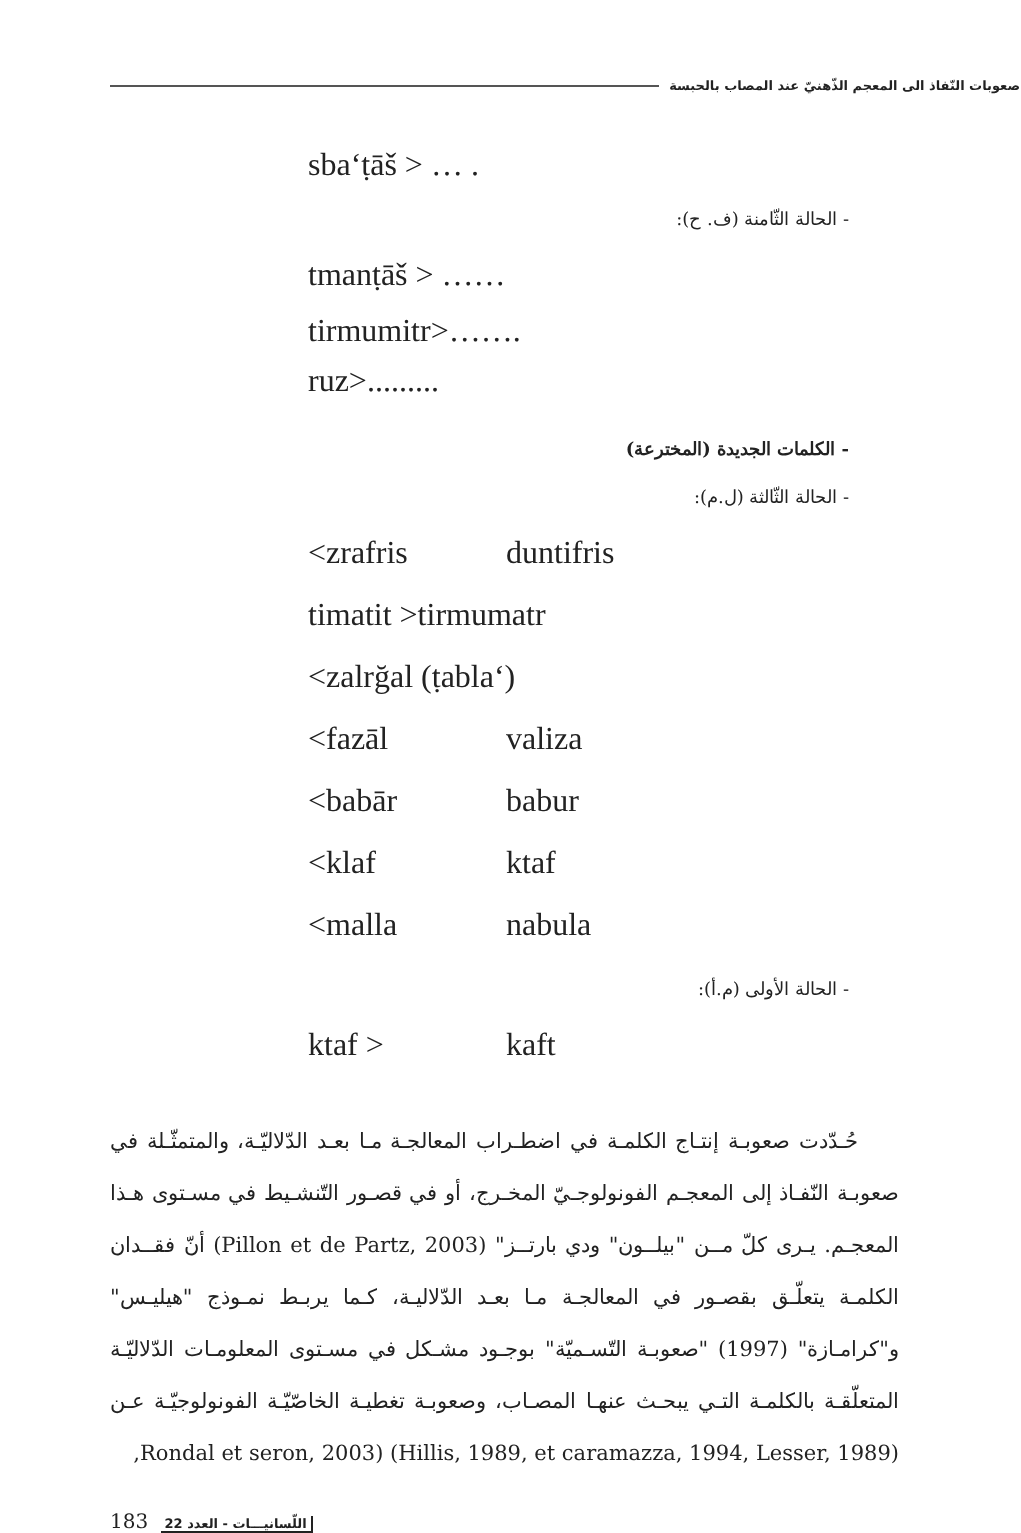صعوبات النّفاذ الى المعجم الذّهنيّ عند المصاب بالحبسة
sba‘ṭāš > … .
- الحالة الثّامنة (ف. ح):
tmanṭāš > ……
tirmumitr>…….
ruz>.........
- الكلمات الجديدة (المخترعة)
- الحالة الثّالثة (ل.م):
<zrafris duntifris
timatit >tirmumatr
<zalrğal (ṭabla‘)
<fazāl valiza
<babār babur
<klaf ktaf
<malla nabula
- الحالة الأولى (م.أ):
ktaf > kaft
حُـدّدت صعوبـة إنتـاج الكلمـة في اضطـراب المعالجـة مـا بعـد الدّلاليّـة، والمتمثّـلة في صعوبـة النّفـاذ إلى المعجـم الفونولوجـيّ المخـرج، أو في قصـور التّنشـيط في مسـتوى هـذا المعجـم. يـرى كلّ مــن "بيلــون" ودي بارتــز" (Pillon et de Partz, 2003) أنّ فقــدان الكلمـة يتعلّـق بقصـور في المعالجـة مـا بعـد الدّلاليـة، كـما يربـط نمـوذج "هيليـس" و"كرامـازة" (1997) "صعوبـة التّسـميّة" بوجـود مشـكل في مسـتوى المعلومـات الدّلاليّـة المتعلّقـة بالكلمـة التـي يبحـث عنهـا المصـاب، وصعوبـة تغطيـة الخاصّيّـة الفونولوجيّـة عـن (Hillis, 1989, et caramazza, 1994, Lesser, 1989) (Rondal et seron, 2003,
183 اللّسانيـــات - العدد 22